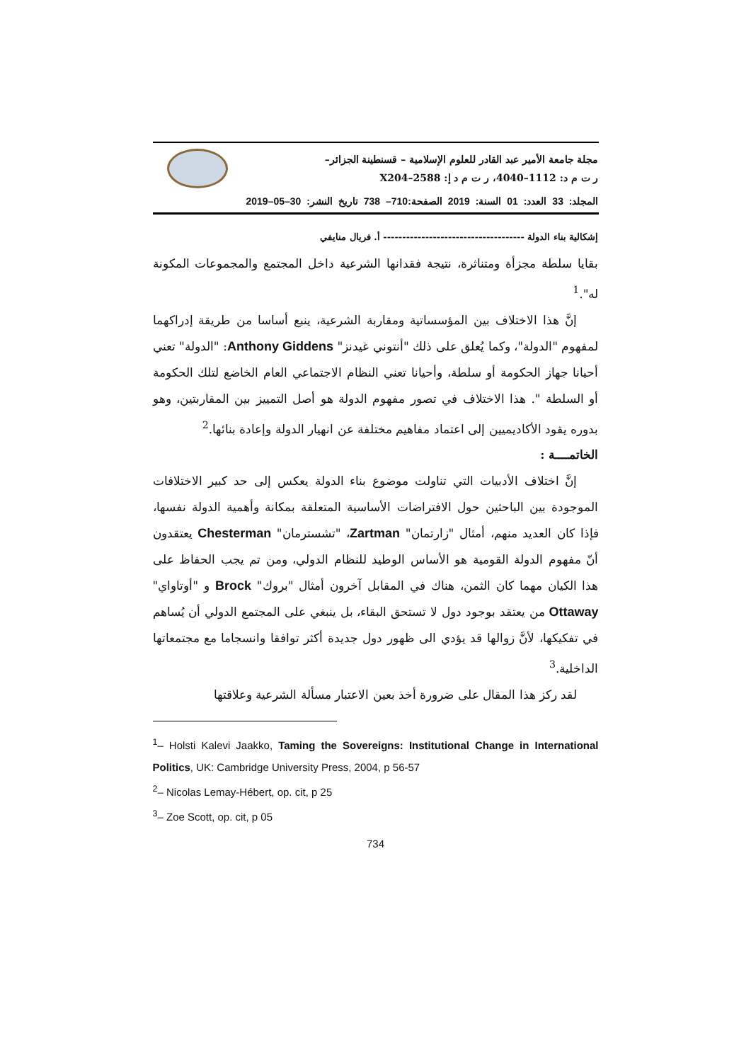مجلة جامعة الأمير عبد القادر للعلوم الإسلامية – قسنطينة الجزائر–
ر ت م د: 1112–4040، ر ت م د إ: 2588–X204
المجلد: 33 العدد: 01 السنة: 2019 الصفحة:710– 738 تاريخ النشر: 30–05–2019
إشكالية بناء الدولة ------------------------------------- أ. فريال منايفي
بقايا سلطة مجزأة ومتناثرة، نتيجة فقدانها الشرعية داخل المجتمع والمجموعات المكونة له".<sup>1</sup>
إنَّ هذا الاختلاف بين المؤسساتية ومقاربة الشرعية، ينبع أساسا من طريقة إدراكهما لمفهوم "الدولة"، وكما يُعلق على ذلك "أنتوني غيدنز" Anthony Giddens: "الدولة" تعني أحيانا جهاز الحكومة أو سلطة، وأحيانا تعني النظام الاجتماعي العام الخاضع لتلك الحكومة أو السلطة ". هذا الاختلاف في تصور مفهوم الدولة هو أصل التمييز بين المقاربتين، وهو بدوره يقود الأكاديميين إلى اعتماد مفاهيم مختلفة عن انهيار الدولة وإعادة بنائها.<sup>2</sup>
الخاتمــــة :
إنَّ اختلاف الأدبيات التي تناولت موضوع بناء الدولة يعكس إلى حد كبير الاختلافات الموجودة بين الباحثين حول الافتراضات الأساسية المتعلقة بمكانة وأهمية الدولة نفسها، فإذا كان العديد منهم، أمثال "زارتمان" Zartman، "تشسترمان" Chesterman يعتقدون أنّ مفهوم الدولة القومية هو الأساس الوطيد للنظام الدولي، ومن تم يجب الحفاظ على هذا الكيان مهما كان الثمن، هناك في المقابل آخرون أمثال "بروك" Brock و "أوتاواي" Ottaway من يعتقد بوجود دول لا تستحق البقاء، بل ينبغي على المجتمع الدولي أن يُساهم في تفكيكها، لأنَّ زوالها قد يؤدي الى ظهور دول جديدة أكثر توافقا وانسجاما مع مجتمعاتها الداخلية.<sup>3</sup>
لقد ركز هذا المقال على ضرورة أخذ بعين الاعتبار مسألة الشرعية وعلاقتها
<sup>1</sup>– Holsti Kalevi Jaakko, Taming the Sovereigns: Institutional Change in International Politics, UK: Cambridge University Press, 2004, p 56-57
<sup>2</sup>– Nicolas Lemay-Hébert, op. cit, p 25
<sup>3</sup>– Zoe Scott, op. cit, p 05
734